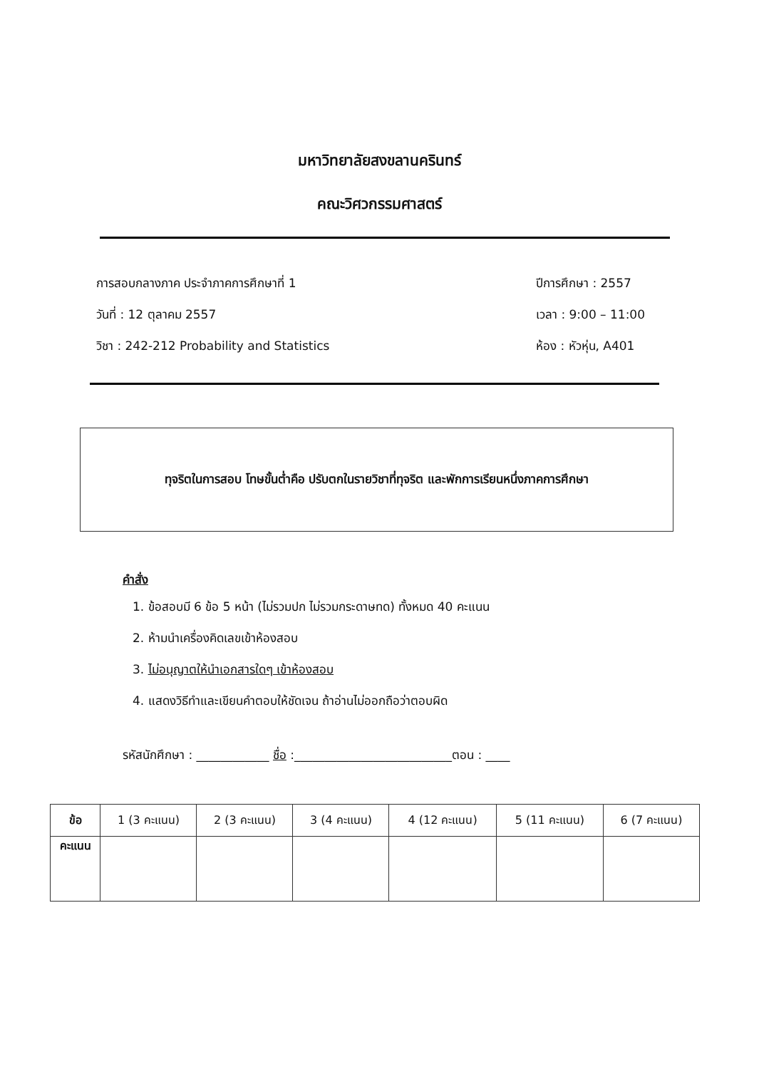มหาวิทยาลัยสงขลานครินทร์
คณะวิศวกรรมศาสตร์
การสอบกลางภาค ประจำภาคการศึกษาที่ 1
วันที่ : 12 ตุลาคม 2557
วิชา : 242-212 Probability and Statistics
ปีการศึกษา : 2557
เวลา : 9:00 – 11:00
ห้อง : หัวหุ่น, A401
ทุจริตในการสอบ โทษขั้นต่ำคือ ปรับตกในรายวิชาที่ทุจริต และพักการเรียนหนึ่งภาคการศึกษา
คำสั่ง
1. ข้อสอบมี 6 ข้อ 5 หน้า (ไม่รวมปก ไม่รวมกระดาษทด) ทั้งหมด 40 คะแนน
2. ห้ามนำเครื่องคิดเลขเข้าห้องสอบ
3. ไม่อนุญาตให้นำเอกสารใดๆ เข้าห้องสอบ
4. แสดงวิธีทำและเขียนคำตอบให้ชัดเจน ถ้าอ่านไม่ออกถือว่าตอบผิด
รหัสนักศึกษา : ____________ ชื่อ :__________________________ตอน : ____
| ข้อ | 1 (3 คะแนน) | 2 (3 คะแนน) | 3 (4 คะแนน) | 4 (12 คะแนน) | 5 (11 คะแนน) | 6 (7 คะแนน) |
| --- | --- | --- | --- | --- | --- | --- |
| คะแนน | | | | | | |